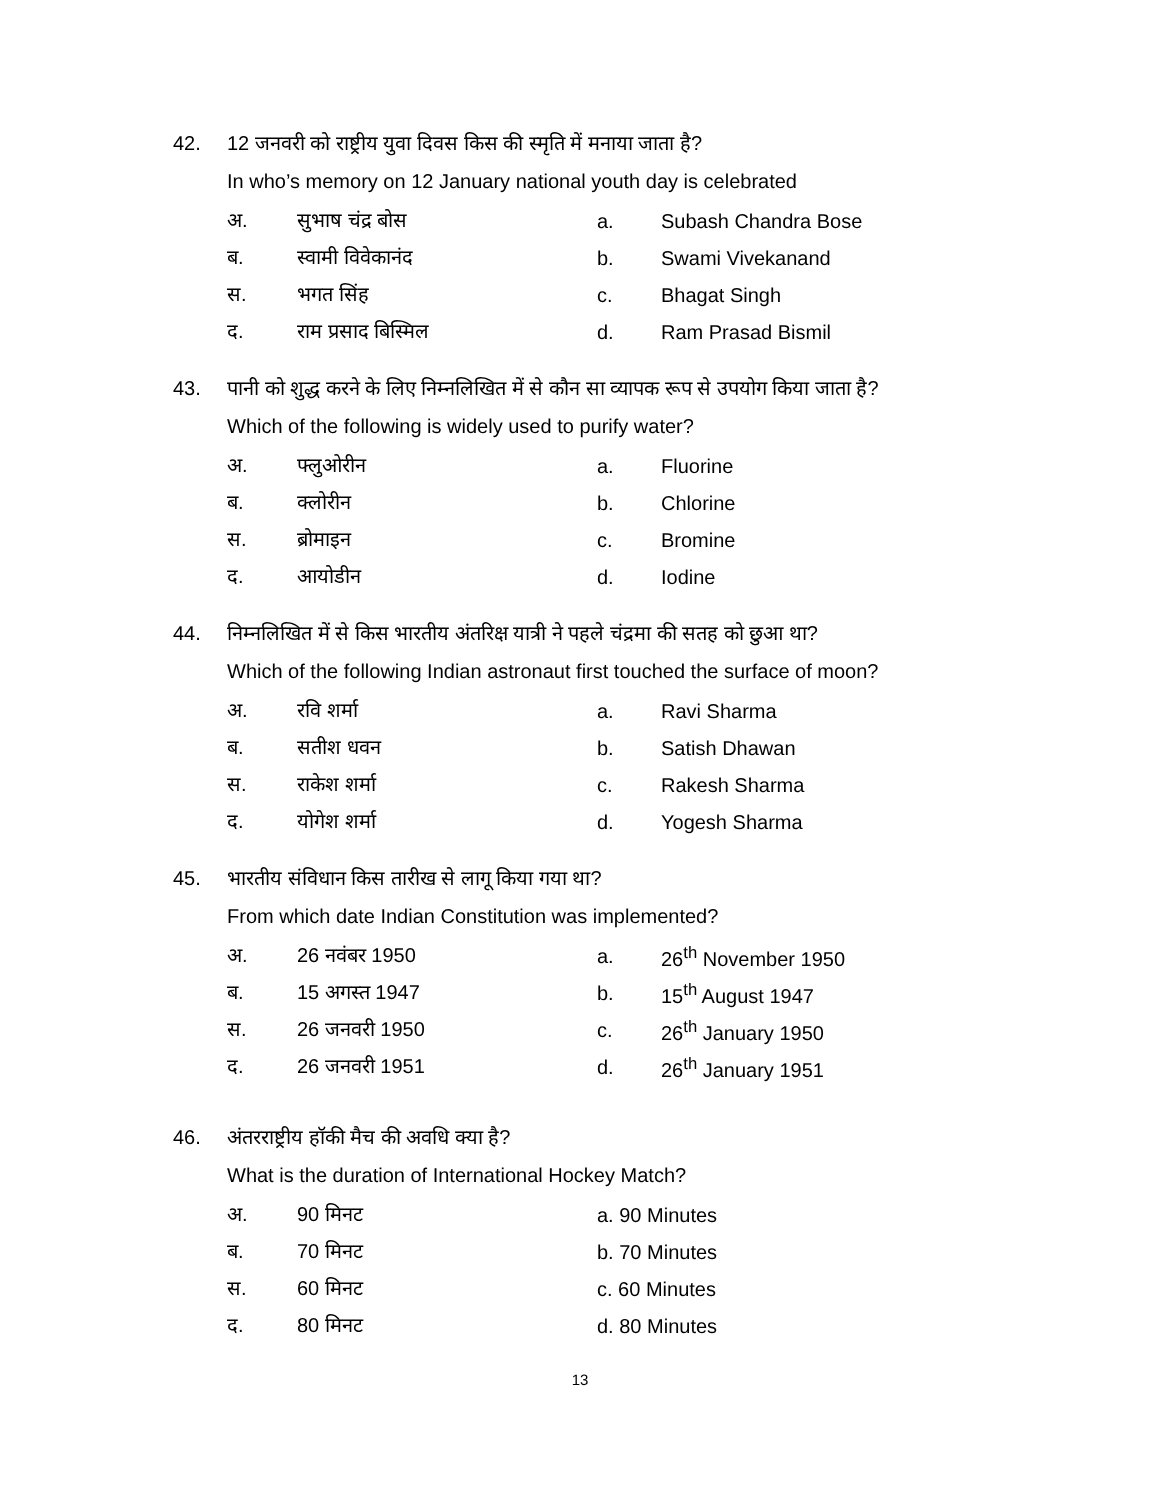42. 12 जनवरी को राष्ट्रीय युवा दिवस किस की स्मृति में मनाया जाता है?
In who’s memory on 12 January national youth day is celebrated
अ. सुभाष चंद्र बोस a. Subash Chandra Bose
ब. स्वामी विवेकानंद b. Swami Vivekanand
स. भगत सिंह c. Bhagat Singh
द. राम प्रसाद बिस्मिल d. Ram Prasad Bismil
43. पानी को शुद्ध करने के लिए निम्नलिखित में से कौन सा व्यापक रूप से उपयोग किया जाता है?
Which of the following is widely used to purify water?
अ. फ्लुओरीन a. Fluorine
ब. क्लोरीन b. Chlorine
स. ब्रोमाइन c. Bromine
द. आयोडीन d. Iodine
44. निम्नलिखित में से किस भारतीय अंतरिक्ष यात्री ने पहले चंद्रमा की सतह को छुआ था?
Which of the following Indian astronaut first touched the surface of moon?
अ. रवि शर्मा a. Ravi Sharma
ब. सतीश धवन b. Satish Dhawan
स. राकेश शर्मा c. Rakesh Sharma
द. योगेश शर्मा d. Yogesh Sharma
45. भारतीय संविधान किस तारीख से लागू किया गया था?
From which date Indian Constitution was implemented?
अ. 26 नवंबर 1950 a. 26<sup>th</sup> November 1950
ब. 15 अगस्त 1947 b. 15<sup>th</sup> August 1947
स. 26 जनवरी 1950 c. 26<sup>th</sup> January 1950
द. 26 जनवरी 1951 d. 26<sup>th</sup> January 1951
46. अंतरराष्ट्रीय हॉकी मैच की अवधि क्या है?
What is the duration of International Hockey Match?
अ. 90 मिनट a. 90 Minutes
ब. 70 मिनट b. 70 Minutes
स. 60 मिनट c. 60 Minutes
द. 80 मिनट d. 80 Minutes
13